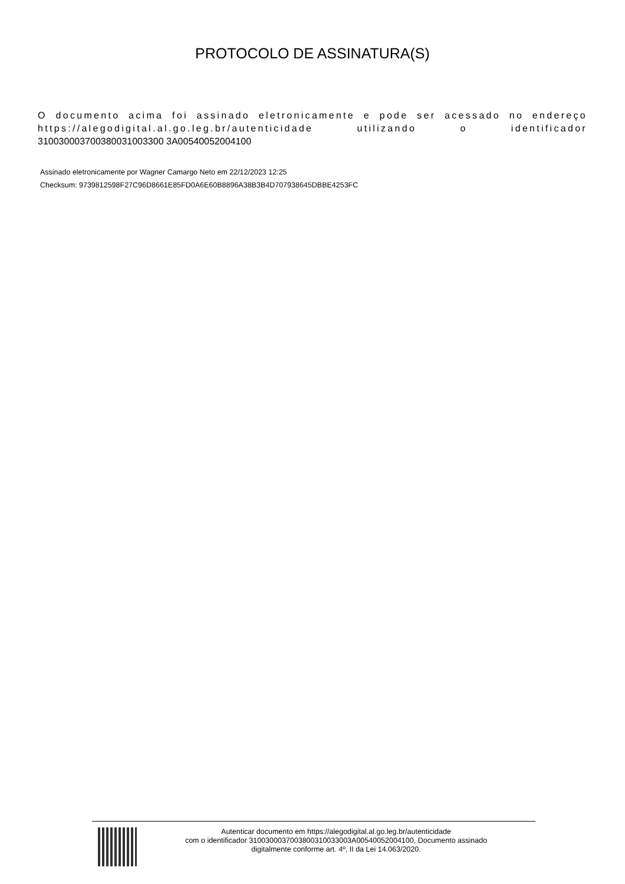PROTOCOLO DE ASSINATURA(S)
O documento acima foi assinado eletronicamente e pode ser acessado no endereço https://alegodigital.al.go.leg.br/autenticidade utilizando o identificador 310030003700380031003300 3A00540052004100
Assinado eletronicamente por Wagner Camargo Neto em 22/12/2023 12:25
Checksum: 9739812598F27C96D8661E85FD0A6E60B8896A38B3B4D707938645DBBE4253FC
Autenticar documento em https://alegodigital.al.go.leg.br/autenticidade
com o identificador 3100300037003800310033003A00540052004100, Documento assinado
digitalmente conforme art. 4º, II da Lei 14.063/2020.